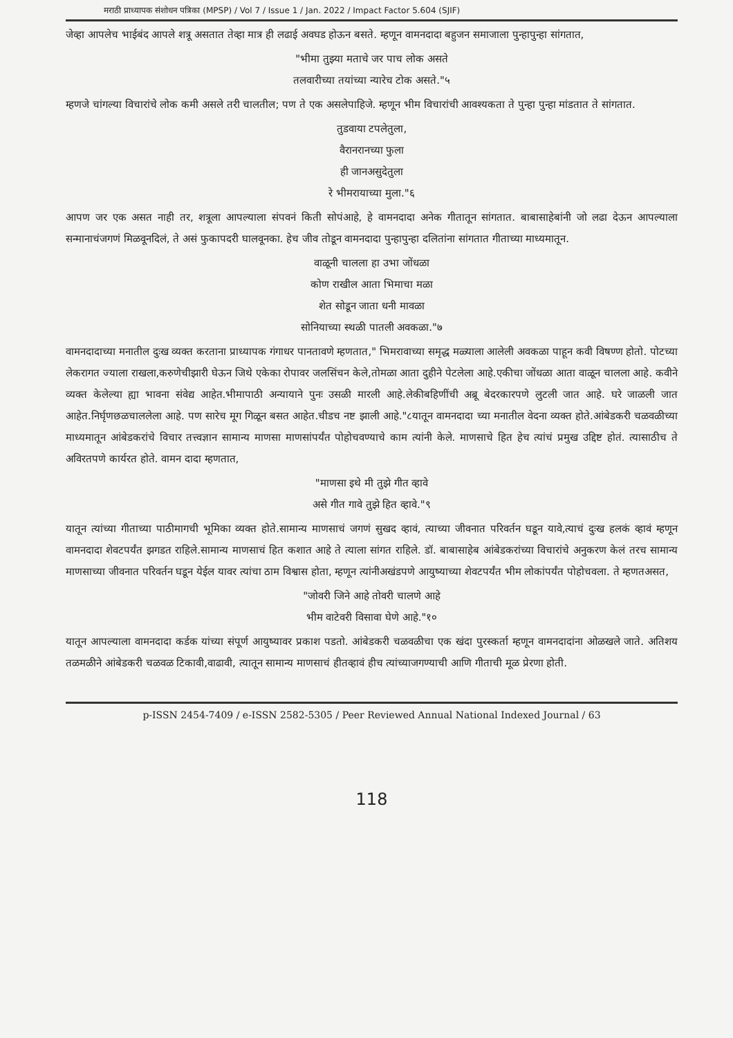मराठी प्राध्यापक संशोधन पत्रिका (MPSP) / Vol 7 / Issue 1 / Jan. 2022 / Impact Factor 5.604 (SJIF)
जेव्हा आपलेच भाईबंद आपले शत्रू असतात तेव्हा मात्र ही लढाई अवघड होऊन बसते. म्हणून वामनदादा बहुजन समाजाला पुन्हापुन्हा सांगतात,
"भीमा तुझ्या मताचे जर पाच लोक असते
तलवारीच्या तयांच्या न्यारेच टोक असते."५
म्हणजे चांगल्या विचारांचे लोक कमी असले तरी चालतील; पण ते एक असलेपाहिजे. म्हणून भीम विचारांची आवश्यकता ते पुन्हा पुन्हा मांडतात ते सांगतात.
तुडवाया टपलेतुला,
वैरानरानच्या फुला
ही जानअसुदेतुला
रे भीमरायाच्या मुला."६
आपण जर एक असत नाही तर, शत्रूला आपल्याला संपवनं किती सोपंआहे, हे वामनदादा अनेक गीतातून सांगतात. बाबासाहेबांनी जो लढा देऊन आपल्याला सन्मानाचंजगणं मिळवूनदिलं, ते असं फुकापदरी घालवूनका. हेच जीव तोडून वामनदादा पुन्हापुन्हा दलितांना सांगतात गीताच्या माध्यमातून.
वाळूनी चालला हा उभा जोंधळा
कोण राखील आता भिमाचा मळा
शेत सोडून जाता धनी मावळा
सोनियाच्या स्थळी पातली अवकळा."७
वामनदादाच्या मनातील दुःख व्यक्त करताना प्राध्यापक गंगाधर पानतावणे म्हणतात," भिमरावाच्या समृद्ध मळ्याला आलेली अवकळा पाहून कवी विषण्ण होतो. पोटच्या लेकरागत ज्याला राखला,करुणेचीझारी घेऊन जिथे एकेका रोपावर जलसिंचन केले,तोमळा आता दुहीने पेटलेला आहे.एकीचा जोंधळा आता वाळून चालला आहे. कवीने व्यक्त केलेल्या ह्या भावना संवेद्य आहेत.भीमापाठी अन्यायाने पुनः उसळी मारली आहे.लेकीबहिणींची अब्रू बेदरकारपणे लुटली जात आहे. घरे जाळली जात आहेत.निर्घृणछळचाललेला आहे. पण सारेच मूग गिळून बसत आहेत.चीडच नष्ट झाली आहे."८यातून वामनदादा च्या मनातील वेदना व्यक्त होते.आंबेडकरी चळवळीच्या माध्यमातून आंबेडकरांचे विचार तत्त्वज्ञान सामान्य माणसा माणसांपर्यंत पोहोचवण्याचे काम त्यांनी केले. माणसाचे हित हेच त्यांचं प्रमुख उद्दिष्ट होतं. त्यासाठीच ते अविरतपणे कार्यरत होते. वामन दादा म्हणतात,
"माणसा इथे मी तुझे गीत व्हावे
असे गीत गावे तुझे हित व्हावे."९
यातून त्यांच्या गीताच्या पाठीमागची भूमिका व्यक्त होते.सामान्य माणसाचं जगणं सुखद व्हावं, त्याच्या जीवनात परिवर्तन घडून यावे,त्याचं दुःख हलकं व्हावं म्हणून वामनदादा शेवटपर्यंत झगडत राहिले.सामान्य माणसाचं हित कशात आहे ते त्याला सांगत राहिले. डॉ. बाबासाहेब आंबेडकरांच्या विचारांचे अनुकरण केलं तरच सामान्य माणसाच्या जीवनात परिवर्तन घडून येईल यावर त्यांचा ठाम विश्वास होता, म्हणून त्यांनीअखंडपणे आयुष्याच्या शेवटपर्यंत भीम लोकांपर्यंत पोहोचवला. ते म्हणतअसत,
"जोवरी जिने आहे तोवरी चालणे आहे
भीम वाटेवरी विसावा घेणे आहे."१०
यातून आपल्याला वामनदादा कर्डक यांच्या संपूर्ण आयुष्यावर प्रकाश पडतो. आंबेडकरी चळवळीचा एक खंदा पुरस्कर्ता म्हणून वामनदादांना ओळखले जाते. अतिशय तळमळीने आंबेडकरी चळवळ टिकावी,वाढावी, त्यातून सामान्य माणसाचं हीतव्हावं हीच त्यांच्याजगण्याची आणि गीताची मूळ प्रेरणा होती.
p-ISSN 2454-7409 / e-ISSN 2582-5305 / Peer Reviewed Annual National Indexed Journal / 63
118